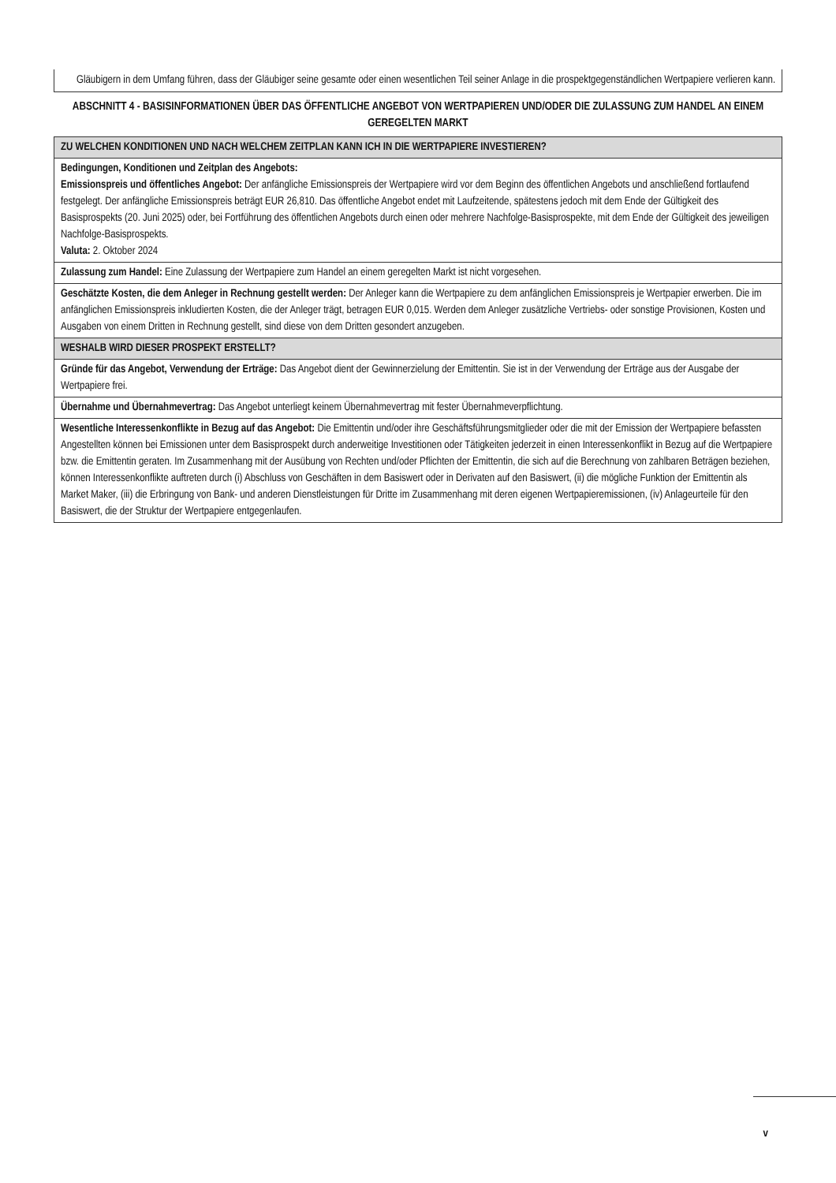Gläubigern in dem Umfang führen, dass der Gläubiger seine gesamte oder einen wesentlichen Teil seiner Anlage in die prospektgegenständlichen Wertpapiere verlieren kann.
ABSCHNITT 4 - BASISINFORMATIONEN ÜBER DAS ÖFFENTLICHE ANGEBOT VON WERTPAPIEREN UND/ODER DIE ZULASSUNG ZUM HANDEL AN EINEM GEREGELTEN MARKT
| ZU WELCHEN KONDITIONEN UND NACH WELCHEM ZEITPLAN KANN ICH IN DIE WERTPAPIERE INVESTIEREN? |
| Bedingungen, Konditionen und Zeitplan des Angebots: Emissionspreis und öffentliches Angebot: Der anfängliche Emissionspreis der Wertpapiere wird vor dem Beginn des öffentlichen Angebots und anschließend fortlaufend festgelegt. Der anfängliche Emissionspreis beträgt EUR 26,810. Das öffentliche Angebot endet mit Laufzeitende, spätestens jedoch mit dem Ende der Gültigkeit des Basisprospekts (20. Juni 2025) oder, bei Fortführung des öffentlichen Angebots durch einen oder mehrere Nachfolge-Basisprospekte, mit dem Ende der Gültigkeit des jeweiligen Nachfolge-Basisprospekts. Valuta: 2. Oktober 2024 |
| Zulassung zum Handel: Eine Zulassung der Wertpapiere zum Handel an einem geregelten Markt ist nicht vorgesehen. |
| Geschätzte Kosten, die dem Anleger in Rechnung gestellt werden: Der Anleger kann die Wertpapiere zu dem anfänglichen Emissionspreis je Wertpapier erwerben. Die im anfänglichen Emissionspreis inkludierten Kosten, die der Anleger trägt, betragen EUR 0,015. Werden dem Anleger zusätzliche Vertriebs- oder sonstige Provisionen, Kosten und Ausgaben von einem Dritten in Rechnung gestellt, sind diese von dem Dritten gesondert anzugeben. |
| WESHALB WIRD DIESER PROSPEKT ERSTELLT? |
| Gründe für das Angebot, Verwendung der Erträge: Das Angebot dient der Gewinnerzielung der Emittentin. Sie ist in der Verwendung der Erträge aus der Ausgabe der Wertpapiere frei. |
| Übernahme und Übernahmevertrag: Das Angebot unterliegt keinem Übernahmevertrag mit fester Übernahmeverpflichtung. |
| Wesentliche Interessenkonflikte in Bezug auf das Angebot: Die Emittentin und/oder ihre Geschäftsführungsmitglieder oder die mit der Emission der Wertpapiere befassten Angestellten können bei Emissionen unter dem Basisprospekt durch anderweitige Investitionen oder Tätigkeiten jederzeit in einen Interessenkonflikt in Bezug auf die Wertpapiere bzw. die Emittentin geraten. Im Zusammenhang mit der Ausübung von Rechten und/oder Pflichten der Emittentin, die sich auf die Berechnung von zahlbaren Beträgen beziehen, können Interessenkonflikte auftreten durch (i) Abschluss von Geschäften in dem Basiswert oder in Derivaten auf den Basiswert, (ii) die mögliche Funktion der Emittentin als Market Maker, (iii) die Erbringung von Bank- und anderen Dienstleistungen für Dritte im Zusammenhang mit deren eigenen Wertpapieremissionen, (iv) Anlageurteile für den Basiswert, die der Struktur der Wertpapiere entgegenlaufen. |
v